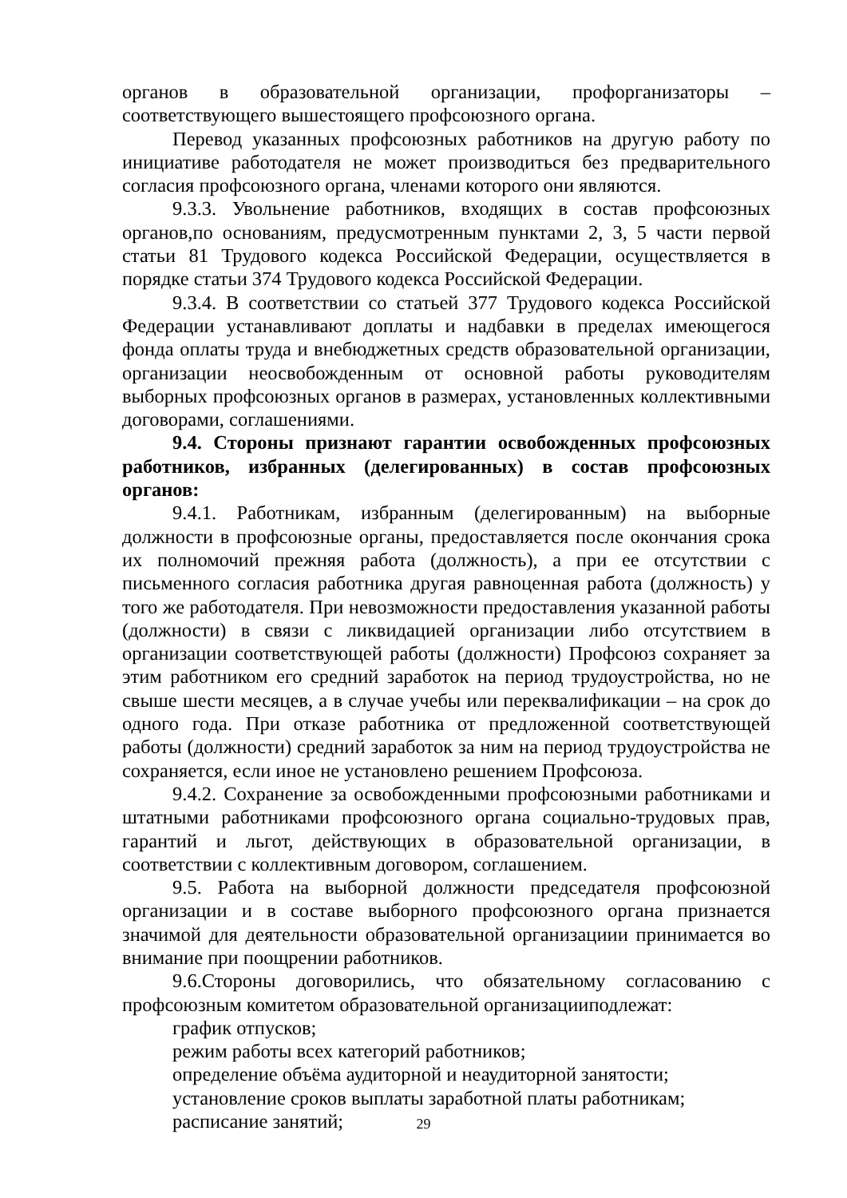органов в образовательной организации, профорганизаторы – соответствующего вышестоящего профсоюзного органа.
Перевод указанных профсоюзных работников на другую работу по инициативе работодателя не может производиться без предварительного согласия профсоюзного органа, членами которого они являются.
9.3.3. Увольнение работников, входящих в состав профсоюзных органов,по основаниям, предусмотренным пунктами 2, 3, 5 части первой статьи 81 Трудового кодекса Российской Федерации, осуществляется в порядке статьи 374 Трудового кодекса Российской Федерации.
9.3.4. В соответствии со статьей 377 Трудового кодекса Российской Федерации устанавливают доплаты и надбавки в пределах имеющегося фонда оплаты труда и внебюджетных средств образовательной организации, организации неосвобожденным от основной работы руководителям выборных профсоюзных органов в размерах, установленных коллективными договорами, соглашениями.
9.4. Стороны признают гарантии освобожденных профсоюзных работников, избранных (делегированных) в состав профсоюзных органов:
9.4.1. Работникам, избранным (делегированным) на выборные должности в профсоюзные органы, предоставляется после окончания срока их полномочий прежняя работа (должность), а при ее отсутствии с письменного согласия работника другая равноценная работа (должность) у того же работодателя. При невозможности предоставления указанной работы (должности) в связи с ликвидацией организации либо отсутствием в организации соответствующей работы (должности) Профсоюз сохраняет за этим работником его средний заработок на период трудоустройства, но не свыше шести месяцев, а в случае учебы или переквалификации – на срок до одного года. При отказе работника от предложенной соответствующей работы (должности) средний заработок за ним на период трудоустройства не сохраняется, если иное не установлено решением Профсоюза.
9.4.2. Сохранение за освобожденными профсоюзными работниками и штатными работниками профсоюзного органа социально-трудовых прав, гарантий и льгот, действующих в образовательной организации, в соответствии с коллективным договором, соглашением.
9.5. Работа на выборной должности председателя профсоюзной организации и в составе выборного профсоюзного органа признается значимой для деятельности образовательной организациии принимается во внимание при поощрении работников.
9.6.Стороны договорились, что обязательному согласованию с профсоюзным комитетом образовательной организацииподлежат:
график отпусков;
режим работы всех категорий работников;
определение объёма аудиторной и неаудиторной занятости;
установление сроков выплаты заработной платы работникам;
расписание занятий;
29